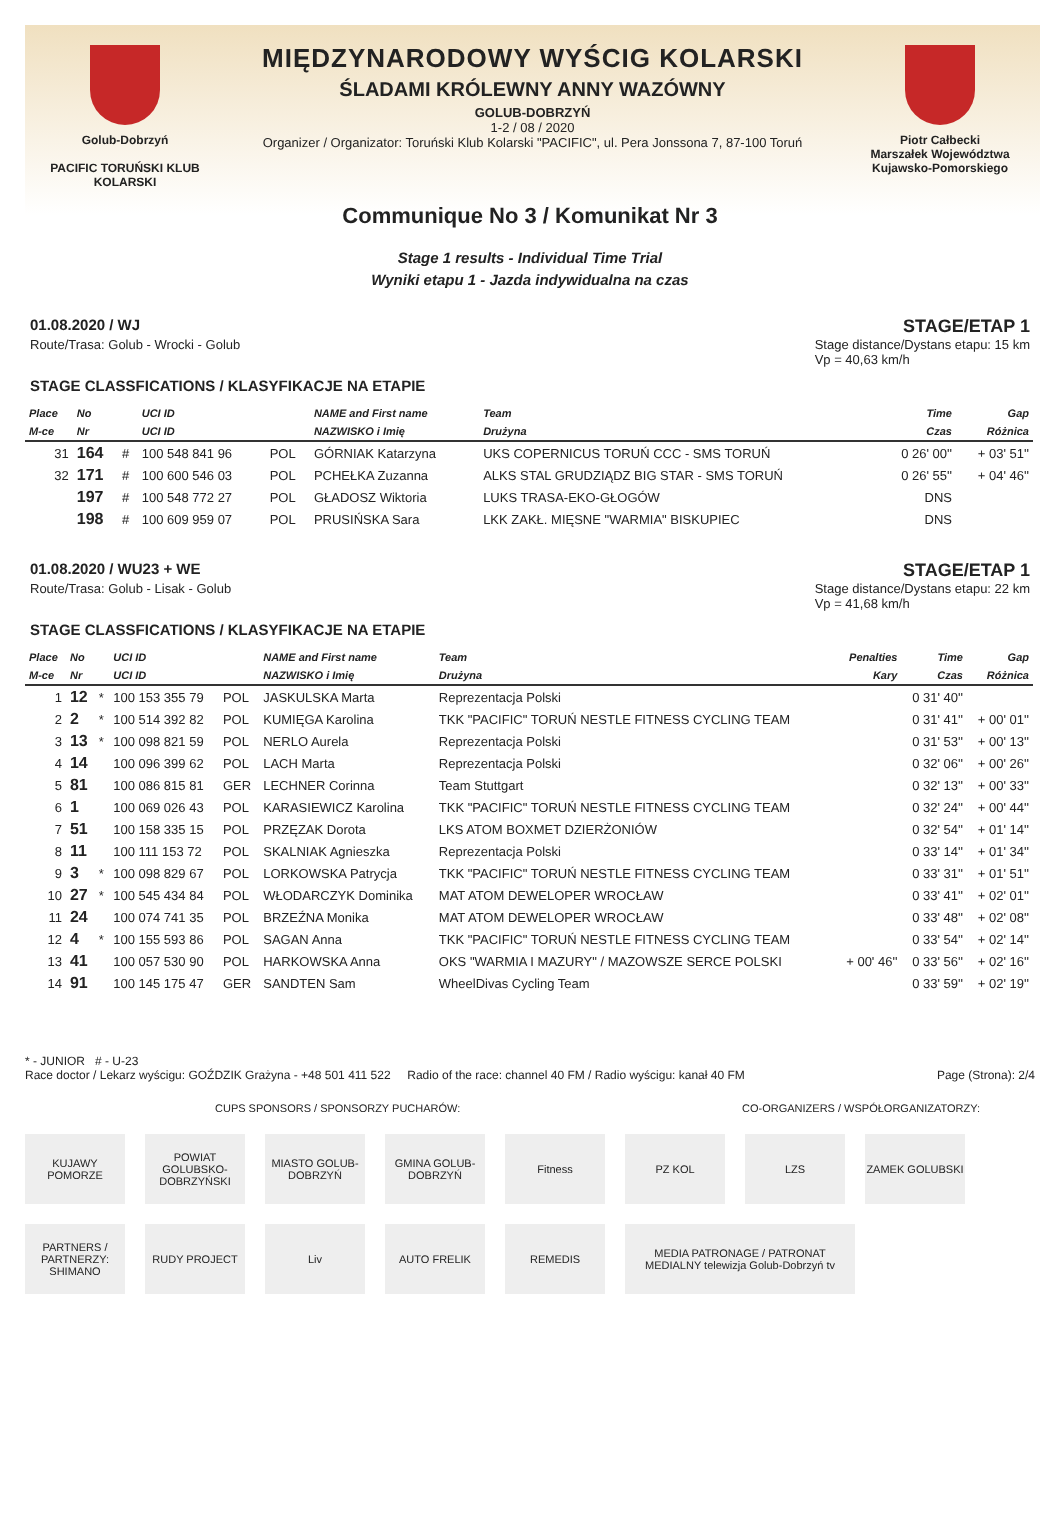Golub-Dobrzyń
PACIFIC TORUŃSKI KLUB KOLARSKI
MIĘDZYNARODOWY WYŚCIG KOLARSKI
ŚLADAMI KRÓLEWNY ANNY WAZÓWNY
GOLUB-DOBRZYŃ
1-2 / 08 / 2020
Organizer / Organizator: Toruński Klub Kolarski "PACIFIC", ul. Pera Jonssona 7, 87-100 Toruń
Piotr Całbecki
Marszałek Województwa Kujawsko-Pomorskiego
Communique No 3 / Komunikat Nr 3
Stage 1 results - Individual Time Trial
Wyniki etapu 1 - Jazda indywidualna na czas
01.08.2020 / WJ STAGE/ETAP 1
Route/Trasa: Golub - Wrocki - Golub Stage distance/Dystans etapu: 15 km
Vp = 40,63 km/h
STAGE CLASSFICATIONS / KLASYFIKACJE NA ETAPIE
| Place | No | | UCI ID | | NAME and First name | Team | Time | Gap |
| --- | --- | --- | --- | --- | --- | --- | --- | --- |
| M-ce | Nr | | UCI ID | | NAZWISKO i Imię | Drużyna | Czas | Różnica |
| 31 | 164 | # | 100 548 841 96 | POL | GÓRNIAK Katarzyna | UKS COPERNICUS TORUŃ CCC - SMS TORUŃ | 0 26' 00'' | + 03' 51'' |
| 32 | 171 | # | 100 600 546 03 | POL | PCHEŁKA Zuzanna | ALKS STAL GRUDZIĄDZ BIG STAR - SMS TORUŃ | 0 26' 55'' | + 04' 46'' |
| | 197 | # | 100 548 772 27 | POL | GŁADOSZ Wiktoria | LUKS TRASA-EKO-GŁOGÓW | DNS | |
| | 198 | # | 100 609 959 07 | POL | PRUSIŃSKA Sara | LKK ZAKŁ. MIĘSNE "WARMIA" BISKUPIEC | DNS | |
01.08.2020 / WU23 + WE STAGE/ETAP 1
Route/Trasa: Golub - Lisak - Golub Stage distance/Dystans etapu: 22 km
Vp = 41,68 km/h
STAGE CLASSFICATIONS / KLASYFIKACJE NA ETAPIE
| Place | No | | UCI ID | | NAME and First name | Team | Penalties | Time | Gap |
| --- | --- | --- | --- | --- | --- | --- | --- | --- | --- |
| M-ce | Nr | | UCI ID | | NAZWISKO i Imię | Drużyna | Kary | Czas | Różnica |
| 1 | 12 | * | 100 153 355 79 | POL | JASKULSKA Marta | Reprezentacja Polski | | 0 31' 40'' | |
| 2 | 2 | * | 100 514 392 82 | POL | KUMIĘGA Karolina | TKK "PACIFIC" TORUŃ NESTLE FITNESS CYCLING TEAM | | 0 31' 41'' | + 00' 01'' |
| 3 | 13 | * | 100 098 821 59 | POL | NERLO Aurela | Reprezentacja Polski | | 0 31' 53'' | + 00' 13'' |
| 4 | 14 | | 100 096 399 62 | POL | LACH Marta | Reprezentacja Polski | | 0 32' 06'' | + 00' 26'' |
| 5 | 81 | | 100 086 815 81 | GER | LECHNER Corinna | Team Stuttgart | | 0 32' 13'' | + 00' 33'' |
| 6 | 1 | | 100 069 026 43 | POL | KARASIEWICZ Karolina | TKK "PACIFIC" TORUŃ NESTLE FITNESS CYCLING TEAM | | 0 32' 24'' | + 00' 44'' |
| 7 | 51 | | 100 158 335 15 | POL | PRZĘZAK Dorota | LKS ATOM BOXMET DZIERŻONIÓW | | 0 32' 54'' | + 01' 14'' |
| 8 | 11 | | 100 111 153 72 | POL | SKALNIAK Agnieszka | Reprezentacja Polski | | 0 33' 14'' | + 01' 34'' |
| 9 | 3 | * | 100 098 829 67 | POL | LORKOWSKA Patrycja | TKK "PACIFIC" TORUŃ NESTLE FITNESS CYCLING TEAM | | 0 33' 31'' | + 01' 51'' |
| 10 | 27 | * | 100 545 434 84 | POL | WŁODARCZYK Dominika | MAT ATOM DEWELOPER WROCŁAW | | 0 33' 41'' | + 02' 01'' |
| 11 | 24 | | 100 074 741 35 | POL | BRZEŹNA Monika | MAT ATOM DEWELOPER WROCŁAW | | 0 33' 48'' | + 02' 08'' |
| 12 | 4 | * | 100 155 593 86 | POL | SAGAN Anna | TKK "PACIFIC" TORUŃ NESTLE FITNESS CYCLING TEAM | | 0 33' 54'' | + 02' 14'' |
| 13 | 41 | | 100 057 530 90 | POL | HARKOWSKA Anna | OKS "WARMIA I MAZURY" / MAZOWSZE SERCE POLSKI | + 00' 46'' | 0 33' 56'' | + 02' 16'' |
| 14 | 91 | | 100 145 175 47 | GER | SANDTEN Sam | WheelDivas Cycling Team | | 0 33' 59'' | + 02' 19'' |
* - JUNIOR # - U-23
Race doctor / Lekarz wyścigu: GOŹDZIK Grażyna - +48 501 411 522 Radio of the race: channel 40 FM / Radio wyścigu: kanał 40 FM Page (Strona): 2/4
CUPS SPONSORS / SPONSORZY PUCHARÓW: CO-ORGANIZERS / WSPÓŁORGANIZATORZY:
KUJAWY POMORZE
POWIAT GOLUBSKO-DOBRZYŃSKI
MIASTO GOLUB-DOBRZYŃ
GMINA GOLUB-DOBRZYŃ
Fitness
PZ KOL
LZS
ZAMEK GOLUBSKI
PARTNERS / PARTNERZY: SHIMANO
RUDY PROJECT
Liv
AUTO FRELIK
REMEDIS
MEDIA PATRONAGE / PATRONAT MEDIALNY telewizja Golub-Dobrzyń tv